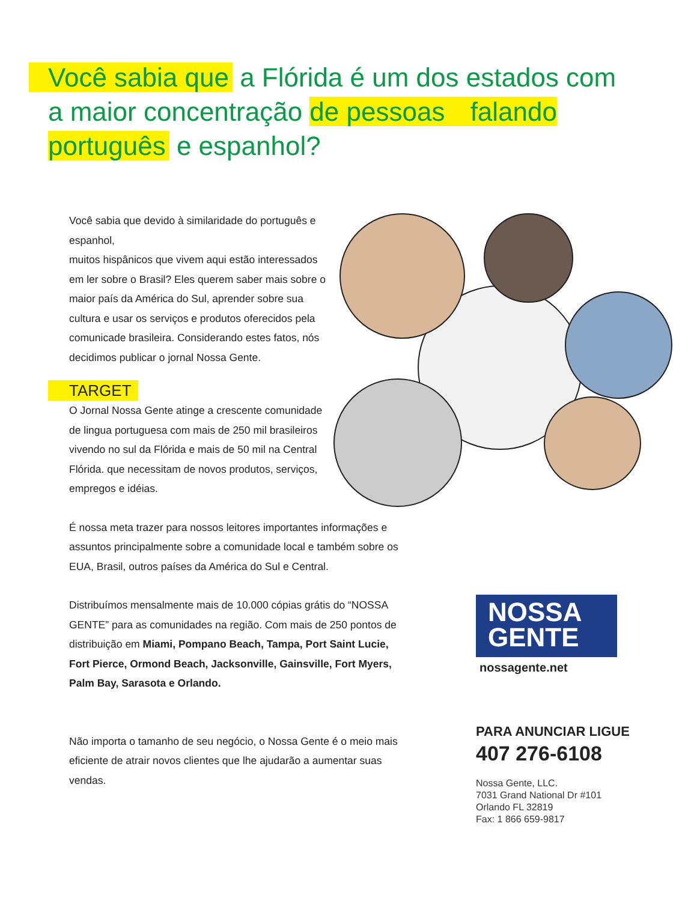Você sabia que a Flórida é um dos estados com a maior concentração de pessoas falando português e espanhol?
Você sabia que devido à similaridade do português e espanhol,
muitos hispânicos que vivem aqui estão interessados em ler sobre o Brasil? Eles querem saber mais sobre o maior país da América do Sul, aprender sobre sua cultura e usar os serviços e produtos oferecidos pela comunicade brasileira. Considerando estes fatos, nós decidimos publicar o jornal Nossa Gente.
TARGET
O Jornal Nossa Gente atinge a crescente comunidade de lingua portuguesa com mais de 250 mil brasileiros vivendo no sul da Flórida e mais de 50 mil na Central Flórida. que necessitam de novos produtos, serviços, empregos e idéias.
É nossa meta trazer para nossos leitores importantes informações e assuntos principalmente sobre a comunidade local e também sobre os EUA, Brasil, outros países da América do Sul e Central.
Distribuímos mensalmente mais de 10.000 cópias grátis do “NOSSA GENTE” para as comunidades na região. Com mais de 250 pontos de distribuição em Miami, Pompano Beach, Tampa, Port Saint Lucie, Fort Pierce, Ormond Beach, Jacksonville, Gainsville, Fort Myers, Palm Bay, Sarasota e Orlando.
Não importa o tamanho de seu negócio, o Nossa Gente é o meio mais eficiente de atrair novos clientes que lhe ajudarão a aumentar suas vendas.
NOSSA
GENTE
nossagente.net
PARA ANUNCIAR LIGUE
407 276-6108
Nossa Gente, LLC.
7031 Grand National Dr #101
Orlando FL 32819
Fax: 1 866 659-9817